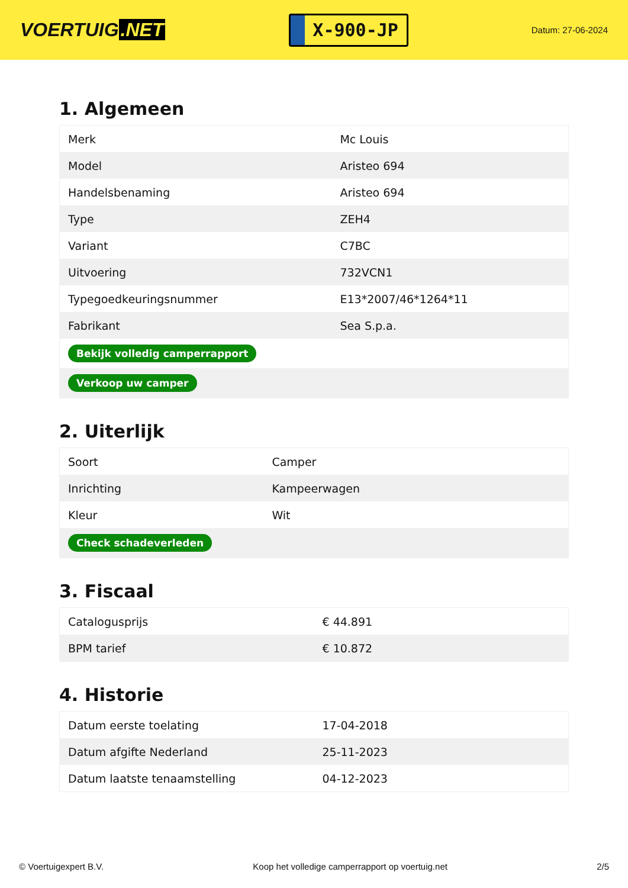VOERTUIG.NET
X-900-JP
Datum: 27-06-2024
1. Algemeen
| Merk | Mc Louis |
| Model | Aristeo 694 |
| Handelsbenaming | Aristeo 694 |
| Type | ZEH4 |
| Variant | C7BC |
| Uitvoering | 732VCN1 |
| Typegoedkeuringsnummer | E13*2007/46*1264*11 |
| Fabrikant | Sea S.p.a. |
| Bekijk volledig camperrapport | |
| Verkoop uw camper | |
2. Uiterlijk
| Soort | Camper |
| Inrichting | Kampeerwagen |
| Kleur | Wit |
| Check schadeverleden | |
3. Fiscaal
| Catalogusprijs | € 44.891 |
| BPM tarief | € 10.872 |
4. Historie
| Datum eerste toelating | 17-04-2018 |
| Datum afgifte Nederland | 25-11-2023 |
| Datum laatste tenaamstelling | 04-12-2023 |
© Voertuigexpert B.V. Koop het volledige camperrapport op voertuig.net 2/5